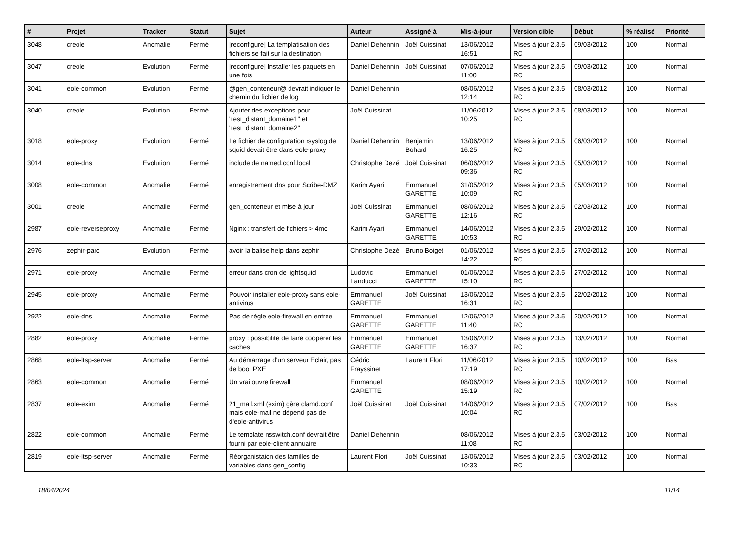| # | Projet | Tracker | Statut | Sujet | Auteur | Assigné à | Mis-à-jour | Version cible | Début | % réalisé | Priorité |
| --- | --- | --- | --- | --- | --- | --- | --- | --- | --- | --- | --- |
| 3048 | creole | Anomalie | Fermé | [reconfigure] La templatisation des fichiers se fait sur la destination | Daniel Dehennin | Joël Cuissinat | 13/06/2012 16:51 | Mises à jour 2.3.5 RC | 09/03/2012 | 100 | Normal |
| 3047 | creole | Evolution | Fermé | [reconfigure] Installer les paquets en une fois | Daniel Dehennin | Joël Cuissinat | 07/06/2012 11:00 | Mises à jour 2.3.5 RC | 09/03/2012 | 100 | Normal |
| 3041 | eole-common | Evolution | Fermé | @gen_conteneur@ devrait indiquer le chemin du fichier de log | Daniel Dehennin | | 08/06/2012 12:14 | Mises à jour 2.3.5 RC | 08/03/2012 | 100 | Normal |
| 3040 | creole | Evolution | Fermé | Ajouter des exceptions pour "test_distant_domaine1" et "test_distant_domaine2" | Joël Cuissinat | | 11/06/2012 10:25 | Mises à jour 2.3.5 RC | 08/03/2012 | 100 | Normal |
| 3018 | eole-proxy | Evolution | Fermé | Le fichier de configuration rsyslog de squid devait être dans eole-proxy | Daniel Dehennin | Benjamin Bohard | 13/06/2012 16:25 | Mises à jour 2.3.5 RC | 06/03/2012 | 100 | Normal |
| 3014 | eole-dns | Evolution | Fermé | include de named.conf.local | Christophe Dezé | Joël Cuissinat | 06/06/2012 09:36 | Mises à jour 2.3.5 RC | 05/03/2012 | 100 | Normal |
| 3008 | eole-common | Anomalie | Fermé | enregistrement dns pour Scribe-DMZ | Karim Ayari | Emmanuel GARETTE | 31/05/2012 10:09 | Mises à jour 2.3.5 RC | 05/03/2012 | 100 | Normal |
| 3001 | creole | Anomalie | Fermé | gen_conteneur et mise à jour | Joël Cuissinat | Emmanuel GARETTE | 08/06/2012 12:16 | Mises à jour 2.3.5 RC | 02/03/2012 | 100 | Normal |
| 2987 | eole-reverseproxy | Anomalie | Fermé | Nginx : transfert de fichiers > 4mo | Karim Ayari | Emmanuel GARETTE | 14/06/2012 10:53 | Mises à jour 2.3.5 RC | 29/02/2012 | 100 | Normal |
| 2976 | zephir-parc | Evolution | Fermé | avoir la balise help dans zephir | Christophe Dezé | Bruno Boiget | 01/06/2012 14:22 | Mises à jour 2.3.5 RC | 27/02/2012 | 100 | Normal |
| 2971 | eole-proxy | Anomalie | Fermé | erreur dans cron de lightsquid | Ludovic Landucci | Emmanuel GARETTE | 01/06/2012 15:10 | Mises à jour 2.3.5 RC | 27/02/2012 | 100 | Normal |
| 2945 | eole-proxy | Anomalie | Fermé | Pouvoir installer eole-proxy sans eole-antivirus | Emmanuel GARETTE | Joël Cuissinat | 13/06/2012 16:31 | Mises à jour 2.3.5 RC | 22/02/2012 | 100 | Normal |
| 2922 | eole-dns | Anomalie | Fermé | Pas de règle eole-firewall en entrée | Emmanuel GARETTE | Emmanuel GARETTE | 12/06/2012 11:40 | Mises à jour 2.3.5 RC | 20/02/2012 | 100 | Normal |
| 2882 | eole-proxy | Anomalie | Fermé | proxy : possibilité de faire coopérer les caches | Emmanuel GARETTE | Emmanuel GARETTE | 13/06/2012 16:37 | Mises à jour 2.3.5 RC | 13/02/2012 | 100 | Normal |
| 2868 | eole-ltsp-server | Anomalie | Fermé | Au démarrage d'un serveur Eclair, pas de boot PXE | Cédric Frayssinet | Laurent Flori | 11/06/2012 17:19 | Mises à jour 2.3.5 RC | 10/02/2012 | 100 | Bas |
| 2863 | eole-common | Anomalie | Fermé | Un vrai ouvre.firewall | Emmanuel GARETTE | | 08/06/2012 15:19 | Mises à jour 2.3.5 RC | 10/02/2012 | 100 | Normal |
| 2837 | eole-exim | Anomalie | Fermé | 21_mail.xml (exim) gère clamd.conf mais eole-mail ne dépend pas de d'eole-antivirus | Joël Cuissinat | Joël Cuissinat | 14/06/2012 10:04 | Mises à jour 2.3.5 RC | 07/02/2012 | 100 | Bas |
| 2822 | eole-common | Anomalie | Fermé | Le template nsswitch.conf devrait être fourni par eole-client-annuaire | Daniel Dehennin | | 08/06/2012 11:08 | Mises à jour 2.3.5 RC | 03/02/2012 | 100 | Normal |
| 2819 | eole-ltsp-server | Anomalie | Fermé | Réorganistaion des familles de variables dans gen_config | Laurent Flori | Joël Cuissinat | 13/06/2012 10:33 | Mises à jour 2.3.5 RC | 03/02/2012 | 100 | Normal |
18/04/2024 11/14